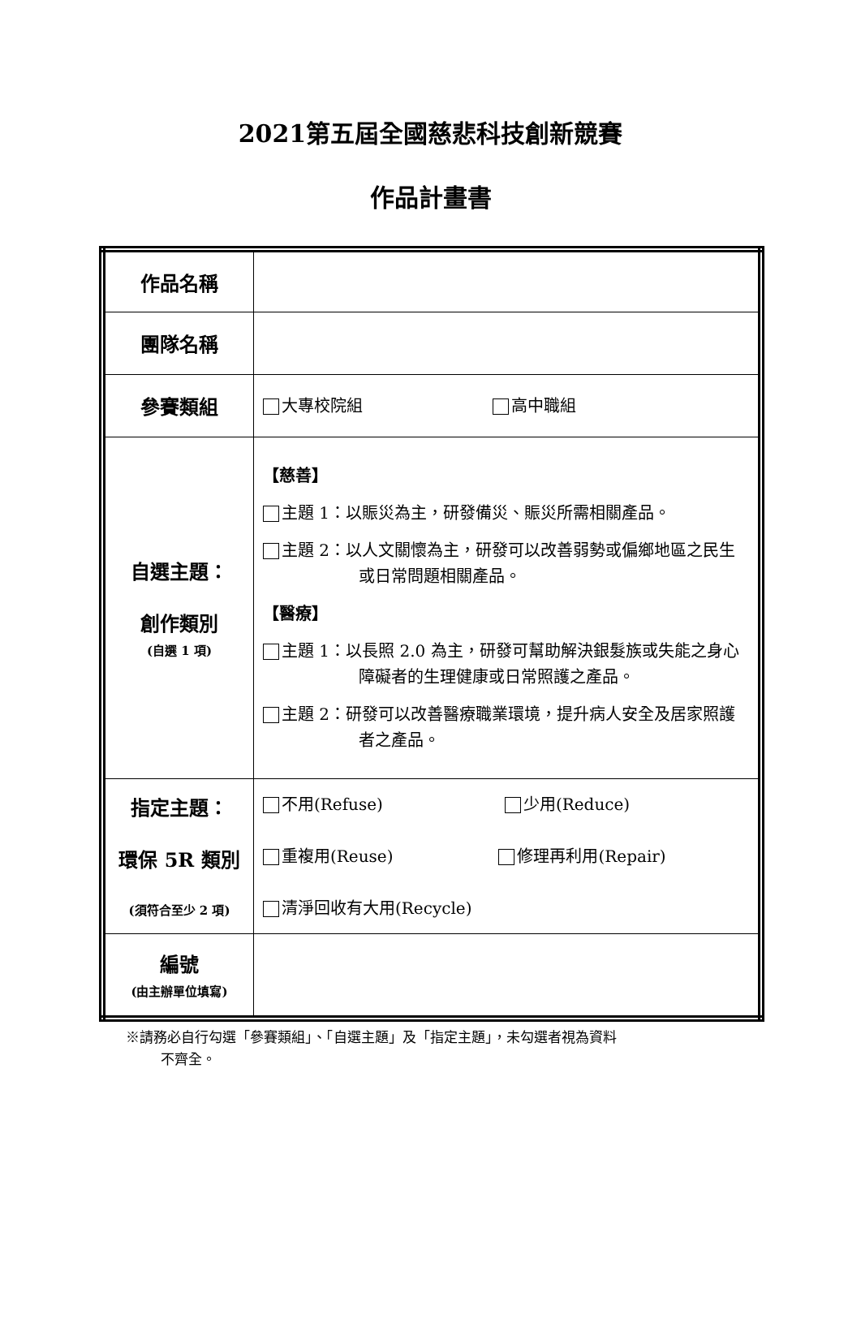2021第五屆全國慈悲科技創新競賽
作品計畫書
| 作品名稱 | |
| 團隊名稱 | |
| 參賽類組 | 大專校院組 高中職組 |
| 自選主題： 創作類別 (自選 1 項) | 【慈善】 主題 1：以賑災為主，研發備災、賑災所需相關產品。 主題 2：以人文關懷為主，研發可以改善弱勢或偏鄉地區之民生或日常問題相關產品。 【醫療】 主題 1：以長照 2.0 為主，研發可幫助解決銀髮族或失能之身心障礙者的生理健康或日常照護之產品。 主題 2：研發可以改善醫療職業環境，提升病人安全及居家照護者之產品。 |
| 指定主題： 環保 5R 類別 (須符合至少 2 項) | 不用(Refuse) 少用(Reduce) 重複用(Reuse) 修理再利用(Repair) 清淨回收有大用(Recycle) |
| 編號 (由主辦單位填寫) | |
※請務必自行勾選「參賽類組」、「自選主題」及「指定主題」，未勾選者視為資料
不齊全。